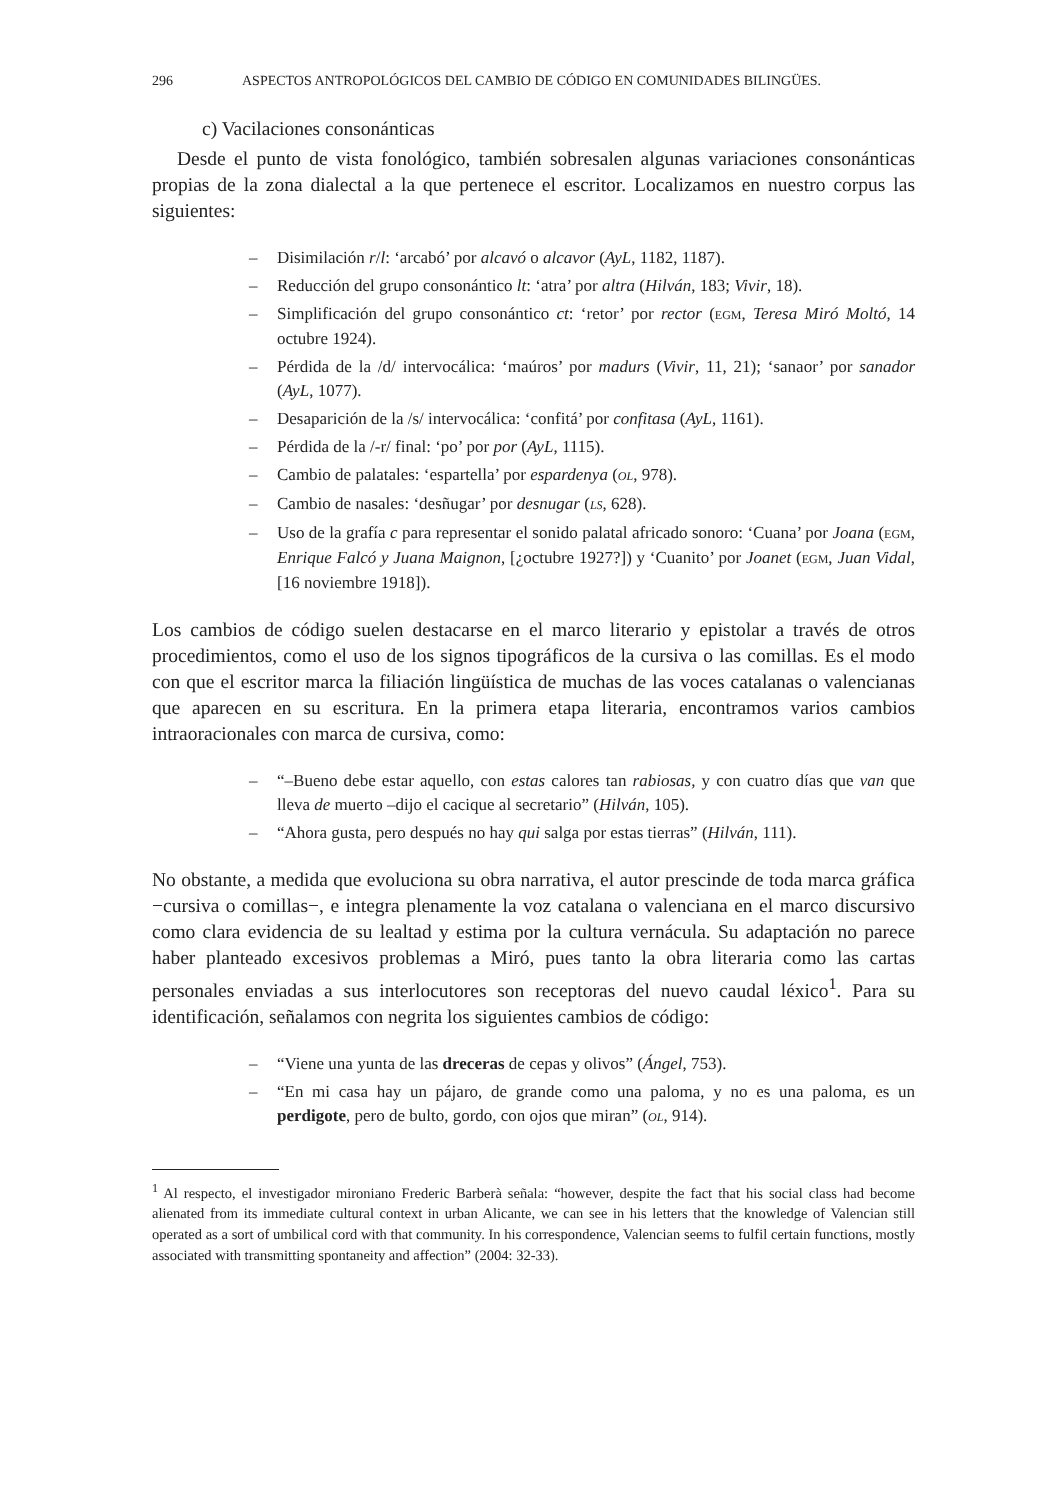296 ASPECTOS ANTROPOLÓGICOS DEL CAMBIO DE CÓDIGO EN COMUNIDADES BILINGÜES.
c) Vacilaciones consonánticas
Desde el punto de vista fonológico, también sobresalen algunas variaciones consonánticas propias de la zona dialectal a la que pertenece el escritor. Localizamos en nuestro corpus las siguientes:
– Disimilación r/l: ‘arcabó’ por alcavó o alcavor (AyL, 1182, 1187).
– Reducción del grupo consonántico lt: ‘atra’ por altra (Hilván, 183; Vivir, 18).
– Simplificación del grupo consonántico ct: ‘retor’ por rector (EGM, Teresa Miró Moltó, 14 octubre 1924).
– Pérdida de la /d/ intervocálica: ‘maúros’ por madurs (Vivir, 11, 21); ‘sanaor’ por sanador (AyL, 1077).
– Desaparición de la /s/ intervocálica: ‘confitá’ por confitasa (AyL, 1161).
– Pérdida de la /-r/ final: ‘po’ por por (AyL, 1115).
– Cambio de palatales: ‘espartella’ por espardenya (OL, 978).
– Cambio de nasales: ‘desñugar’ por desnugar (LS, 628).
– Uso de la grafía c para representar el sonido palatal africado sonoro: ‘Cuana’ por Joana (EGM, Enrique Falcó y Juana Maignon, [¿octubre 1927?]) y ‘Cuanito’ por Joanet (EGM, Juan Vidal, [16 noviembre 1918]).
Los cambios de código suelen destacarse en el marco literario y epistolar a través de otros procedimientos, como el uso de los signos tipográficos de la cursiva o las comillas. Es el modo con que el escritor marca la filiación lingüística de muchas de las voces catalanas o valencianas que aparecen en su escritura. En la primera etapa literaria, encontramos varios cambios intraoracionales con marca de cursiva, como:
– “–Bueno debe estar aquello, con estas calores tan rabiosas, y con cuatro días que van que lleva de muerto –dijo el cacique al secretario” (Hilván, 105).
– “Ahora gusta, pero después no hay qui salga por estas tierras” (Hilván, 111).
No obstante, a medida que evoluciona su obra narrativa, el autor prescinde de toda marca gráfica −cursiva o comillas−, e integra plenamente la voz catalana o valenciana en el marco discursivo como clara evidencia de su lealtad y estima por la cultura vernácula. Su adaptación no parece haber planteado excesivos problemas a Miró, pues tanto la obra literaria como las cartas personales enviadas a sus interlocutores son receptoras del nuevo caudal léxico<sup>1</sup>. Para su identificación, señalamos con negrita los siguientes cambios de código:
– “Viene una yunta de las dreceras de cepas y olivos” (Ángel, 753).
– “En mi casa hay un pájaro, de grande como una paloma, y no es una paloma, es un perdigote, pero de bulto, gordo, con ojos que miran” (OL, 914).
<sup>1</sup> Al respecto, el investigador mironiano Frederic Barberà señala: “however, despite the fact that his social class had become alienated from its immediate cultural context in urban Alicante, we can see in his letters that the knowledge of Valencian still operated as a sort of umbilical cord with that community. In his correspondence, Valencian seems to fulfil certain functions, mostly associated with transmitting spontaneity and affection” (2004: 32-33).